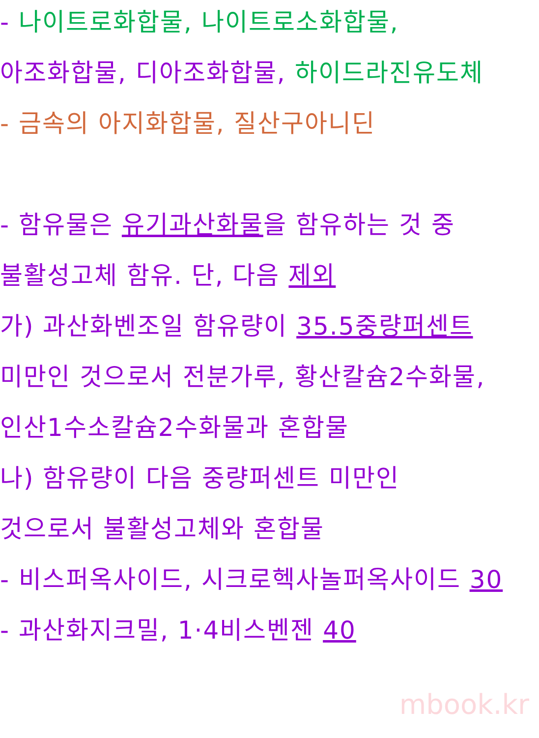- 나이트로화합물, 나이트로소화합물,
아조화합물, 디아조화합물, 하이드라진유도체
- 금속의 아지화합물, 질산구아니딘
- 함유물은 유기과산화물을 함유하는 것 중
불활성고체 함유. 단, 다음 제외
가) 과산화벤조일 함유량이 35.5중량퍼센트
미만인 것으로서 전분가루, 황산칼슘2수화물,
인산1수소칼슘2수화물과 혼합물
나) 함유량이 다음 중량퍼센트 미만인
것으로서 불활성고체와 혼합물
- 비스퍼옥사이드, 시크로헥사놀퍼옥사이드 30
- 과산화지크밀, 1·4비스벤젠 40
mbook.kr